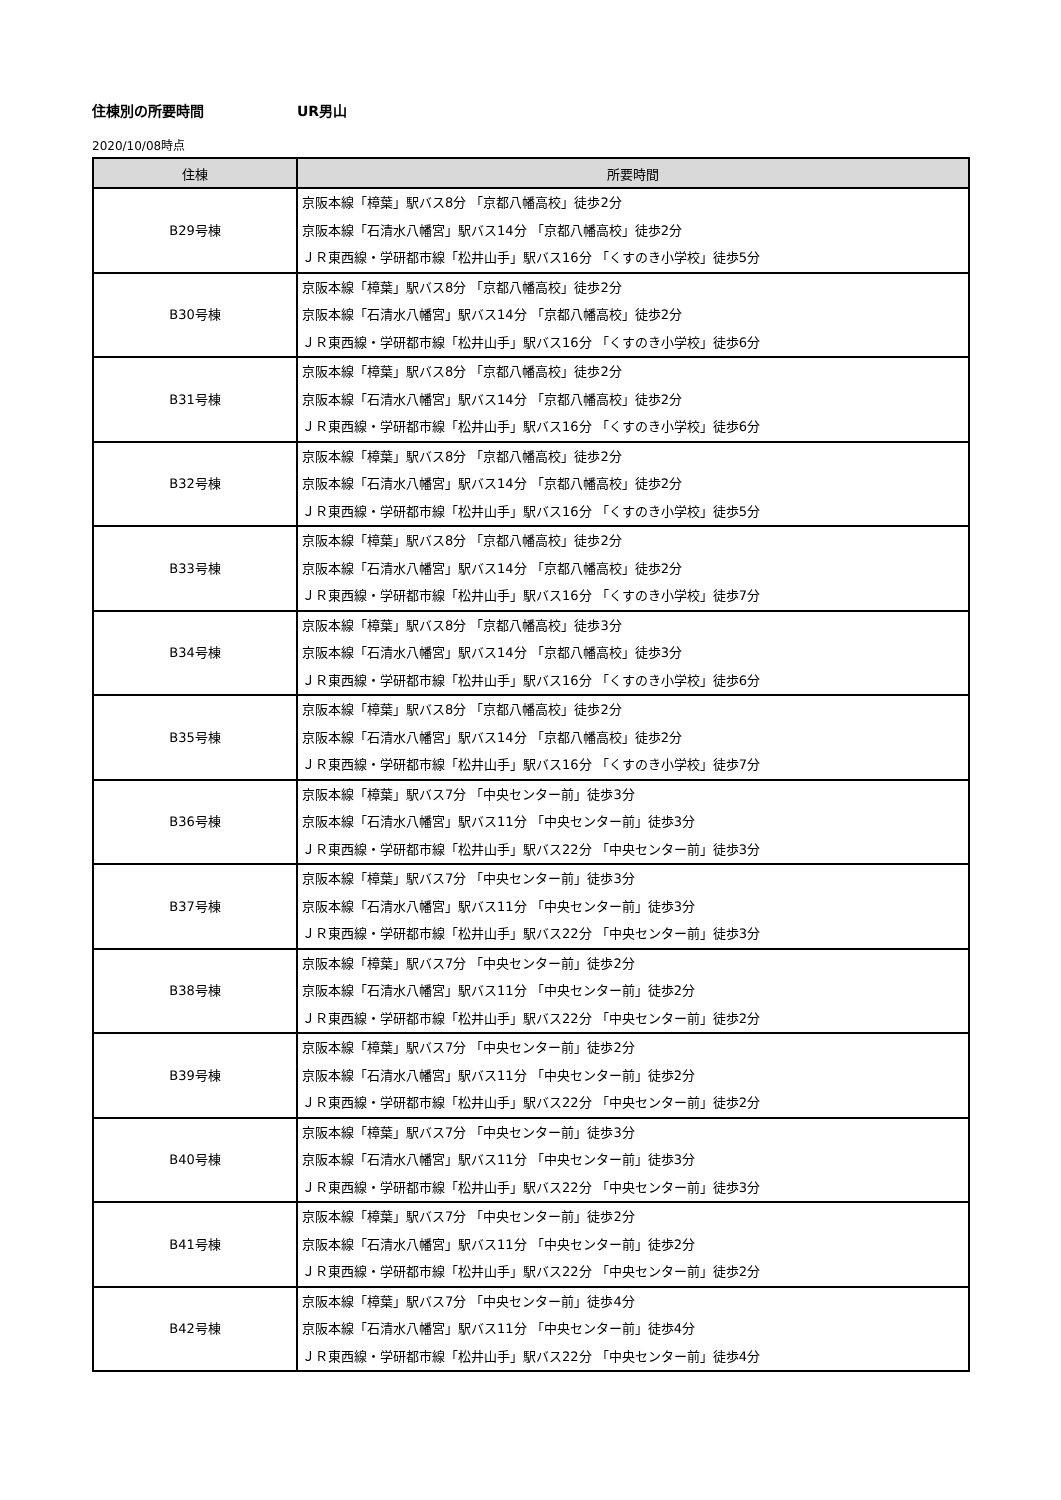住棟別の所要時間 UR男山
2020/10/08時点
| 住棟 | 所要時間 |
| --- | --- |
| B29号棟 | 京阪本線「樟葉」駅バス8分 「京都八幡高校」徒歩2分 京阪本線「石清水八幡宮」駅バス14分 「京都八幡高校」徒歩2分 ＪＲ東西線・学研都市線「松井山手」駅バス16分 「くすのき小学校」徒歩5分 |
| B30号棟 | 京阪本線「樟葉」駅バス8分 「京都八幡高校」徒歩2分 京阪本線「石清水八幡宮」駅バス14分 「京都八幡高校」徒歩2分 ＪＲ東西線・学研都市線「松井山手」駅バス16分 「くすのき小学校」徒歩6分 |
| B31号棟 | 京阪本線「樟葉」駅バス8分 「京都八幡高校」徒歩2分 京阪本線「石清水八幡宮」駅バス14分 「京都八幡高校」徒歩2分 ＪＲ東西線・学研都市線「松井山手」駅バス16分 「くすのき小学校」徒歩6分 |
| B32号棟 | 京阪本線「樟葉」駅バス8分 「京都八幡高校」徒歩2分 京阪本線「石清水八幡宮」駅バス14分 「京都八幡高校」徒歩2分 ＪＲ東西線・学研都市線「松井山手」駅バス16分 「くすのき小学校」徒歩5分 |
| B33号棟 | 京阪本線「樟葉」駅バス8分 「京都八幡高校」徒歩2分 京阪本線「石清水八幡宮」駅バス14分 「京都八幡高校」徒歩2分 ＪＲ東西線・学研都市線「松井山手」駅バス16分 「くすのき小学校」徒歩7分 |
| B34号棟 | 京阪本線「樟葉」駅バス8分 「京都八幡高校」徒歩3分 京阪本線「石清水八幡宮」駅バス14分 「京都八幡高校」徒歩3分 ＪＲ東西線・学研都市線「松井山手」駅バス16分 「くすのき小学校」徒歩6分 |
| B35号棟 | 京阪本線「樟葉」駅バス8分 「京都八幡高校」徒歩2分 京阪本線「石清水八幡宮」駅バス14分 「京都八幡高校」徒歩2分 ＪＲ東西線・学研都市線「松井山手」駅バス16分 「くすのき小学校」徒歩7分 |
| B36号棟 | 京阪本線「樟葉」駅バス7分 「中央センター前」徒歩3分 京阪本線「石清水八幡宮」駅バス11分 「中央センター前」徒歩3分 ＪＲ東西線・学研都市線「松井山手」駅バス22分 「中央センター前」徒歩3分 |
| B37号棟 | 京阪本線「樟葉」駅バス7分 「中央センター前」徒歩3分 京阪本線「石清水八幡宮」駅バス11分 「中央センター前」徒歩3分 ＪＲ東西線・学研都市線「松井山手」駅バス22分 「中央センター前」徒歩3分 |
| B38号棟 | 京阪本線「樟葉」駅バス7分 「中央センター前」徒歩2分 京阪本線「石清水八幡宮」駅バス11分 「中央センター前」徒歩2分 ＪＲ東西線・学研都市線「松井山手」駅バス22分 「中央センター前」徒歩2分 |
| B39号棟 | 京阪本線「樟葉」駅バス7分 「中央センター前」徒歩2分 京阪本線「石清水八幡宮」駅バス11分 「中央センター前」徒歩2分 ＪＲ東西線・学研都市線「松井山手」駅バス22分 「中央センター前」徒歩2分 |
| B40号棟 | 京阪本線「樟葉」駅バス7分 「中央センター前」徒歩3分 京阪本線「石清水八幡宮」駅バス11分 「中央センター前」徒歩3分 ＪＲ東西線・学研都市線「松井山手」駅バス22分 「中央センター前」徒歩3分 |
| B41号棟 | 京阪本線「樟葉」駅バス7分 「中央センター前」徒歩2分 京阪本線「石清水八幡宮」駅バス11分 「中央センター前」徒歩2分 ＪＲ東西線・学研都市線「松井山手」駅バス22分 「中央センター前」徒歩2分 |
| B42号棟 | 京阪本線「樟葉」駅バス7分 「中央センター前」徒歩4分 京阪本線「石清水八幡宮」駅バス11分 「中央センター前」徒歩4分 ＪＲ東西線・学研都市線「松井山手」駅バス22分 「中央センター前」徒歩4分 |